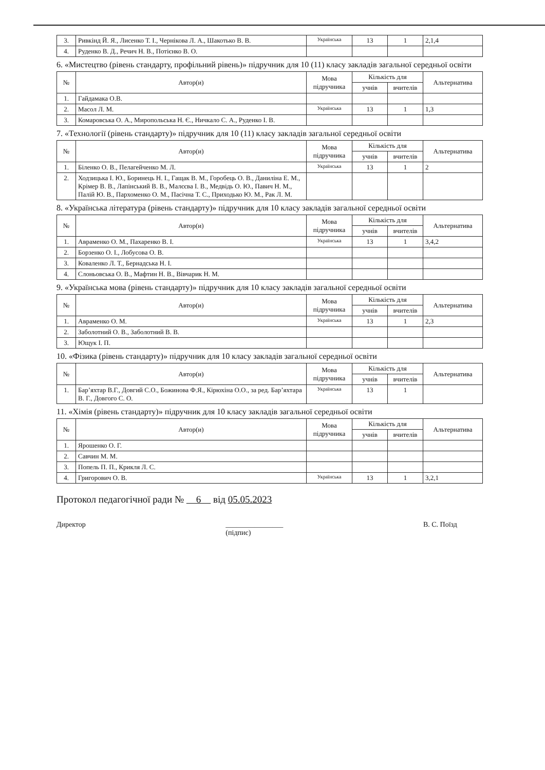| 3. | Ривкінд Й. Я., Лисенко Т. І., Чернікова Л. А., Шакотько В. В. | Українська | 13 | 1 | 2,1,4 |
| 4. | Руденко В. Д., Речич Н. В., Потієнко В. О. | | | | |
6. «Мистецтво (рівень стандарту, профільний рівень)» підручник для 10 (11) класу закладів загальної середньої освіти
| № | Автор(и) | Мова підручника | Кількість для | | Альтернатива |
| --- | --- | --- | --- | --- | --- |
| | | | учнів | вчителів | |
| 1. | Гайдамака О.В. | | | | |
| 2. | Масол Л. М. | Українська | 13 | 1 | 1,3 |
| 3. | Комаровська О. А., Миропольська Н. Є., Ничкало С. А., Руденко І. В. | | | | |
7. «Технології (рівень стандарту)» підручник для 10 (11) класу закладів загальної середньої освіти
| № | Автор(и) | Мова підручника | Кількість для | | Альтернатива |
| --- | --- | --- | --- | --- | --- |
| | | | учнів | вчителів | |
| 1. | Біленко О. В., Пелагейченко М. Л. | Українська | 13 | 1 | 2 |
| 2. | Ходзицька І. Ю., Боринець Н. І., Гащак В. М., Горобець О. В., Даниліна Е. М., Крімер В. В., Лапінський В. В., Малєєва І. В., Медвідь О. Ю., Павич Н. М., Палій Ю. В., Пархоменко О. М., Пасічна Т. С., Приходько Ю. М., Рак Л. М. | | | | |
8. «Українська література (рівень стандарту)» підручник для 10 класу закладів загальної середньої освіти
| № | Автор(и) | Мова підручника | Кількість для | | Альтернатива |
| --- | --- | --- | --- | --- | --- |
| | | | учнів | вчителів | |
| 1. | Авраменко О. М., Пахаренко В. І. | Українська | 13 | 1 | 3,4,2 |
| 2. | Борзенко О. І., Лобусова О. В. | | | | |
| 3. | Коваленко Л. Т., Бернадська Н. І. | | | | |
| 4. | Слоньовська О. В., Мафтин Н. В., Вівчарик Н. М. | | | | |
9. «Українська мова (рівень стандарту)» підручник для 10 класу закладів загальної середньої освіти
| № | Автор(и) | Мова підручника | Кількість для | | Альтернатива |
| --- | --- | --- | --- | --- | --- |
| | | | учнів | вчителів | |
| 1. | Авраменко О. М. | Українська | 13 | 1 | 2,3 |
| 2. | Заболотний О. В., Заболотний В. В. | | | | |
| 3. | Ющук І. П. | | | | |
10. «Фізика (рівень стандарту)» підручник для 10 класу закладів загальної середньої освіти
| № | Автор(и) | Мова підручника | Кількість для | | Альтернатива |
| --- | --- | --- | --- | --- | --- |
| | | | учнів | вчителів | |
| 1. | Бар’яхтар В.Г., Довгий С.О., Божинова Ф.Я., Кірюхіна О.О., за ред. Бар’яхтара В. Г., Довгого С. О. | Українська | 13 | 1 | |
11. «Хімія (рівень стандарту)» підручник для 10 класу закладів загальної середньої освіти
| № | Автор(и) | Мова підручника | Кількість для | | Альтернатива |
| --- | --- | --- | --- | --- | --- |
| | | | учнів | вчителів | |
| 1. | Ярошенко О. Г. | | | | |
| 2. | Савчин М. М. | | | | |
| 3. | Попель П. П., Крикля Л. С. | | | | |
| 4. | Григорович О. В. | Українська | 13 | 1 | 3,2,1 |
Протокол педагогічної ради № 6 від 05.05.2023
Директор ________________
(підпис) В. С. Поїзд